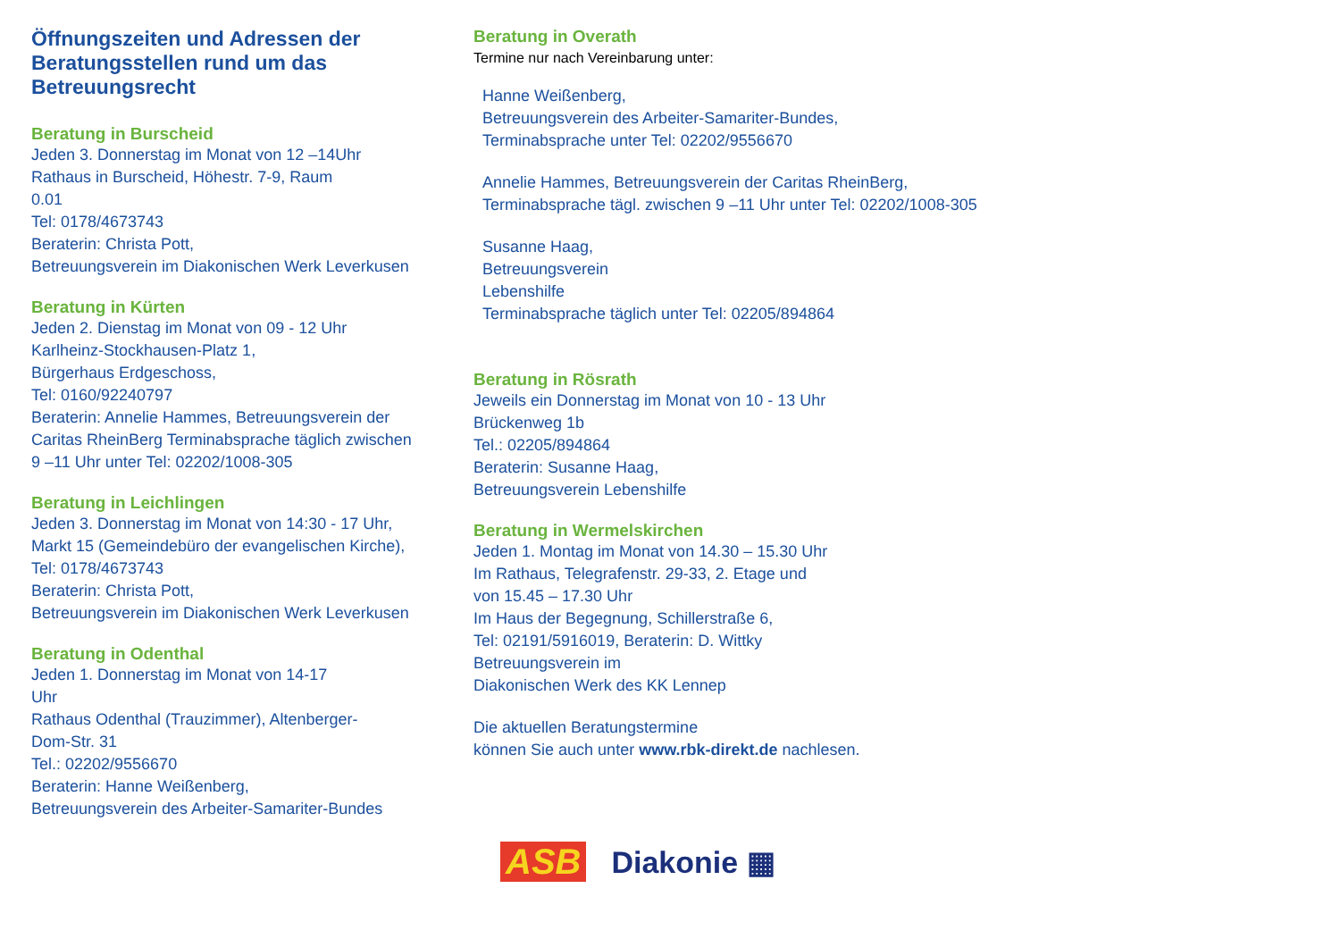Öffnungszeiten und Adressen der Beratungsstellen rund um das Betreuungsrecht
Beratung in Burscheid
Jeden 3. Donnerstag im Monat von 12 –14Uhr
Rathaus in Burscheid, Höhestr. 7-9, Raum
0.01
Tel: 0178/4673743
Beraterin: Christa Pott,
Betreuungsverein im Diakonischen Werk Leverkusen
Beratung in Kürten
Jeden 2. Dienstag im Monat von 09 - 12 Uhr
Karlheinz-Stockhausen-Platz 1,
Bürgerhaus Erdgeschoss,
Tel: 0160/92240797
Beraterin: Annelie Hammes, Betreuungsverein der Caritas RheinBerg Terminabsprache täglich zwischen 9 –11 Uhr unter Tel: 02202/1008-305
Beratung in Leichlingen
Jeden 3. Donnerstag im Monat von 14:30 - 17 Uhr,
Markt 15 (Gemeindebüro der evangelischen Kirche),
Tel: 0178/4673743
Beraterin: Christa Pott,
Betreuungsverein im Diakonischen Werk Leverkusen
Beratung in Odenthal
Jeden 1. Donnerstag im Monat von 14-17
Uhr
Rathaus Odenthal (Trauzimmer), Altenberger-
Dom-Str. 31
Tel.: 02202/9556670
Beraterin: Hanne Weißenberg,
Betreuungsverein des Arbeiter-Samariter-Bundes
Beratung in Overath
Termine nur nach Vereinbarung unter:
Hanne Weißenberg,
Betreuungsverein des Arbeiter-Samariter-Bundes,
Terminabsprache unter Tel: 02202/9556670
Annelie Hammes, Betreuungsverein der Caritas RheinBerg,
Terminabsprache tägl. zwischen 9 –11 Uhr unter Tel: 02202/1008-305
Susanne Haag,
Betreuungsverein
Lebenshilfe
Terminabsprache täglich unter Tel: 02205/894864
Beratung in Rösrath
Jeweils ein Donnerstag im Monat von 10 - 13 Uhr
Brückenweg 1b
Tel.: 02205/894864
Beraterin: Susanne Haag,
Betreuungsverein Lebenshilfe
Beratung in Wermelskirchen
Jeden 1. Montag im Monat von 14.30 – 15.30 Uhr
Im Rathaus, Telegrafenstr. 29-33, 2. Etage und
von 15.45 – 17.30 Uhr
Im Haus der Begegnung, Schillerstraße 6,
Tel: 02191/5916019, Beraterin: D. Wittky
Betreuungsverein im
Diakonischen Werk des KK Lennep
Die aktuellen Beratungstermine
können Sie auch unter www.rbk-direkt.de nachlesen.
ASB Diakonie ▦